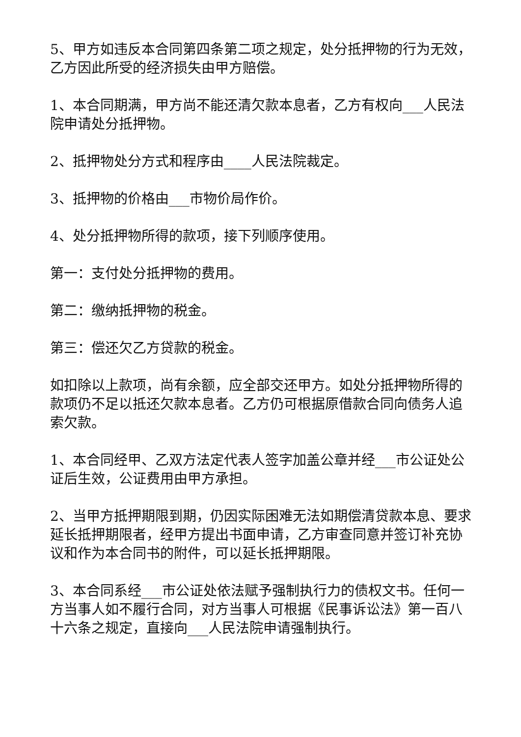5、甲方如违反本合同第四条第二项之规定，处分抵押物的行为无效，乙方因此所受的经济损失由甲方赔偿。
1、本合同期满，甲方尚不能还清欠款本息者，乙方有权向___人民法院申请处分抵押物。
2、抵押物处分方式和程序由____人民法院裁定。
3、抵押物的价格由___市物价局作价。
4、处分抵押物所得的款项，接下列顺序使用。
第一：支付处分抵押物的费用。
第二：缴纳抵押物的税金。
第三：偿还欠乙方贷款的税金。
如扣除以上款项，尚有余额，应全部交还甲方。如处分抵押物所得的款项仍不足以抵还欠款本息者。乙方仍可根据原借款合同向债务人追索欠款。
1、本合同经甲、乙双方法定代表人签字加盖公章并经___市公证处公证后生效，公证费用由甲方承担。
2、当甲方抵押期限到期，仍因实际困难无法如期偿清贷款本息、要求延长抵押期限者，经甲方提出书面申请，乙方审查同意并签订补充协议和作为本合同书的附件，可以延长抵押期限。
3、本合同系经___市公证处依法赋予强制执行力的债权文书。任何一方当事人如不履行合同，对方当事人可根据《民事诉讼法》第一百八十六条之规定，直接向___人民法院申请强制执行。